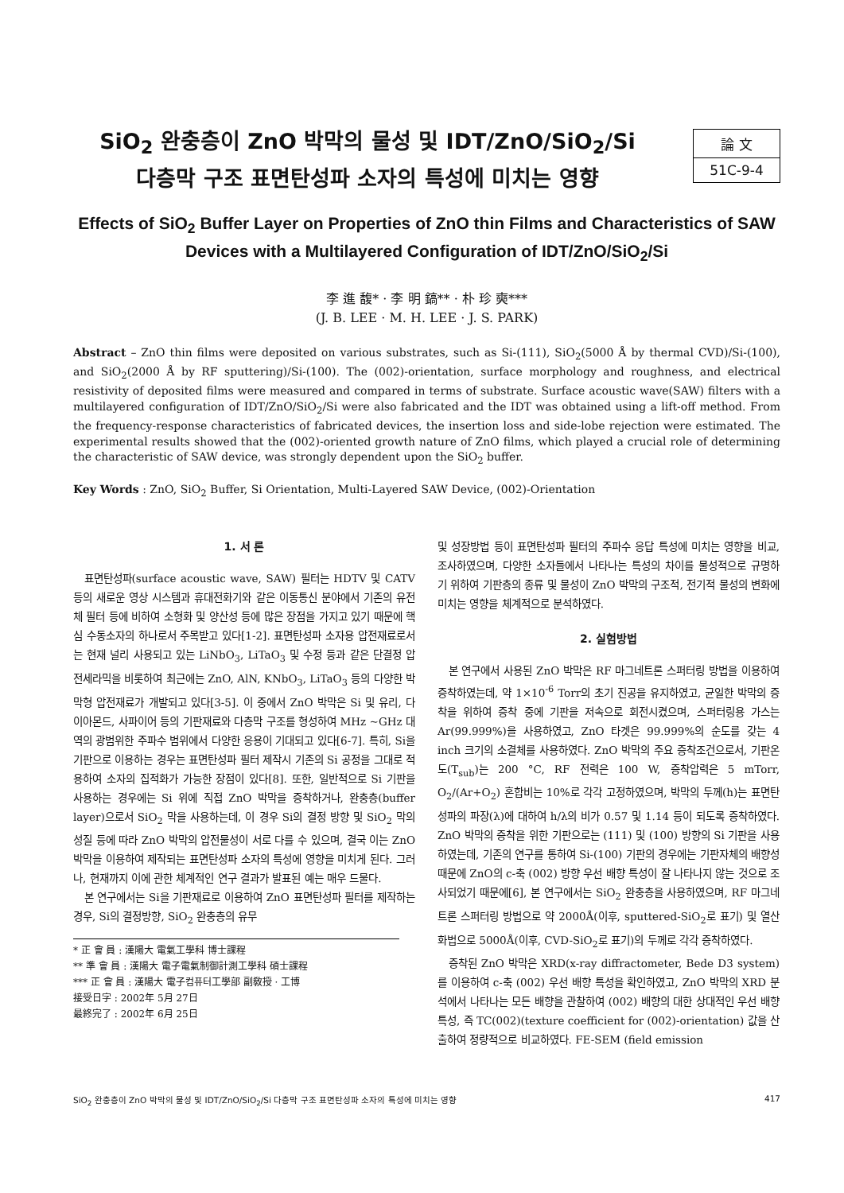SiO<sub>2</sub> 완충층이 ZnO 박막의 물성 및 IDT/ZnO/SiO<sub>2</sub>/Si
다층막 구조 표면탄성파 소자의 특성에 미치는 영향
論 文
51C-9-4
Effects of SiO<sub>2</sub> Buffer Layer on Properties of ZnO thin Films and Characteristics of SAW Devices with a Multilayered Configuration of IDT/ZnO/SiO<sub>2</sub>/Si
李 進 馥* · 李 明 鎬** · 朴 珍 奭***
(J. B. LEE · M. H. LEE · J. S. PARK)
Abstract – ZnO thin films were deposited on various substrates, such as Si-(111), SiO<sub>2</sub>(5000 Å by thermal CVD)/Si-(100), and SiO<sub>2</sub>(2000 Å by RF sputtering)/Si-(100). The (002)-orientation, surface morphology and roughness, and electrical resistivity of deposited films were measured and compared in terms of substrate. Surface acoustic wave(SAW) filters with a multilayered configuration of IDT/ZnO/SiO<sub>2</sub>/Si were also fabricated and the IDT was obtained using a lift-off method. From the frequency-response characteristics of fabricated devices, the insertion loss and side-lobe rejection were estimated. The experimental results showed that the (002)-oriented growth nature of ZnO films, which played a crucial role of determining the characteristic of SAW device, was strongly dependent upon the SiO<sub>2</sub> buffer.
Key Words : ZnO, SiO<sub>2</sub> Buffer, Si Orientation, Multi-Layered SAW Device, (002)-Orientation
1. 서 론
표면탄성파(surface acoustic wave, SAW) 필터는 HDTV 및 CATV 등의 새로운 영상 시스템과 휴대전화기와 같은 이동통신 분야에서 기존의 유전체 필터 등에 비하여 소형화 및 양산성 등에 많은 장점을 가지고 있기 때문에 핵심 수동소자의 하나로서 주목받고 있다[1-2]. 표면탄성파 소자용 압전재료로서는 현재 널리 사용되고 있는 LiNbO<sub>3</sub>, LiTaO<sub>3</sub> 및 수정 등과 같은 단결정 압전세라믹을 비롯하여 최근에는 ZnO, AlN, KNbO<sub>3</sub>, LiTaO<sub>3</sub> 등의 다양한 박막형 압전재료가 개발되고 있다[3-5]. 이 중에서 ZnO 박막은 Si 및 유리, 다이아몬드, 사파이어 등의 기판재료와 다층막 구조를 형성하여 MHz ~GHz 대역의 광범위한 주파수 범위에서 다양한 응용이 기대되고 있다[6-7]. 특히, Si을 기판으로 이용하는 경우는 표면탄성파 필터 제작시 기존의 Si 공정을 그대로 적용하여 소자의 집적화가 가능한 장점이 있다[8]. 또한, 일반적으로 Si 기판을 사용하는 경우에는 Si 위에 직접 ZnO 박막을 증착하거나, 완충층(buffer layer)으로서 SiO<sub>2</sub> 막을 사용하는데, 이 경우 Si의 결정 방향 및 SiO<sub>2</sub> 막의 성질 등에 따라 ZnO 박막의 압전물성이 서로 다를 수 있으며, 결국 이는 ZnO 박막을 이용하여 제작되는 표면탄성파 소자의 특성에 영향을 미치게 된다. 그러나, 현재까지 이에 관한 체계적인 연구 결과가 발표된 예는 매우 드물다.
본 연구에서는 Si을 기판재료로 이용하여 ZnO 표면탄성파 필터를 제작하는 경우, Si의 결정방향, SiO<sub>2</sub> 완충층의 유무
* 正 會 員 : 漢陽大 電氣工學科 博士課程
** 準 會 員 : 漢陽大 電子電氣制御計測工學科 碩士課程
*** 正 會 員 : 漢陽大 電子컴퓨터工學部 副敎授 · 工博
接受日字 : 2002年 5月 27日
最終完了 : 2002年 6月 25日
및 성장방법 등이 표면탄성파 필터의 주파수 응답 특성에 미치는 영향을 비교, 조사하였으며, 다양한 소자들에서 나타나는 특성의 차이를 물성적으로 규명하기 위하여 기판층의 종류 및 물성이 ZnO 박막의 구조적, 전기적 물성의 변화에 미치는 영향을 체계적으로 분석하였다.
2. 실험방법
본 연구에서 사용된 ZnO 박막은 RF 마그네트론 스퍼터링 방법을 이용하여 증착하였는데, 약 1×10<sup>-6</sup> Torr의 초기 진공을 유지하였고, 균일한 박막의 증착을 위하여 증착 중에 기판을 저속으로 회전시켰으며, 스퍼터링용 가스는 Ar(99.999%)을 사용하였고, ZnO 타겟은 99.999%의 순도를 갖는 4 inch 크기의 소결체를 사용하였다. ZnO 박막의 주요 증착조건으로서, 기판온도(T<sub>sub</sub>)는 200 °C, RF 전력은 100 W, 증착압력은 5 mTorr, O<sub>2</sub>/(Ar+O<sub>2</sub>) 혼합비는 10%로 각각 고정하였으며, 박막의 두께(h)는 표면탄성파의 파장(λ)에 대하여 h/λ의 비가 0.57 및 1.14 등이 되도록 증착하였다. ZnO 박막의 증착을 위한 기판으로는 (111) 및 (100) 방향의 Si 기판을 사용하였는데, 기존의 연구를 통하여 Si-(100) 기판의 경우에는 기판자체의 배향성 때문에 ZnO의 c-축 (002) 방향 우선 배향 특성이 잘 나타나지 않는 것으로 조사되었기 때문에[6], 본 연구에서는 SiO<sub>2</sub> 완충층을 사용하였으며, RF 마그네트론 스퍼터링 방법으로 약 2000Å(이후, sputtered-SiO<sub>2</sub>로 표기) 및 열산화법으로 5000Å(이후, CVD-SiO<sub>2</sub>로 표기)의 두께로 각각 증착하였다.
증착된 ZnO 박막은 XRD(x-ray diffractometer, Bede D3 system)를 이용하여 c-축 (002) 우선 배향 특성을 확인하였고, ZnO 박막의 XRD 분석에서 나타나는 모든 배향을 관찰하여 (002) 배향의 대한 상대적인 우선 배향 특성, 즉 TC(002)(texture coefficient for (002)-orientation) 값을 산출하여 정량적으로 비교하였다. FE-SEM (field emission
SiO<sub>2</sub> 완충층이 ZnO 박막의 물성 및 IDT/ZnO/SiO<sub>2</sub>/Si 다층막 구조 표면탄성파 소자의 특성에 미치는 영향 417